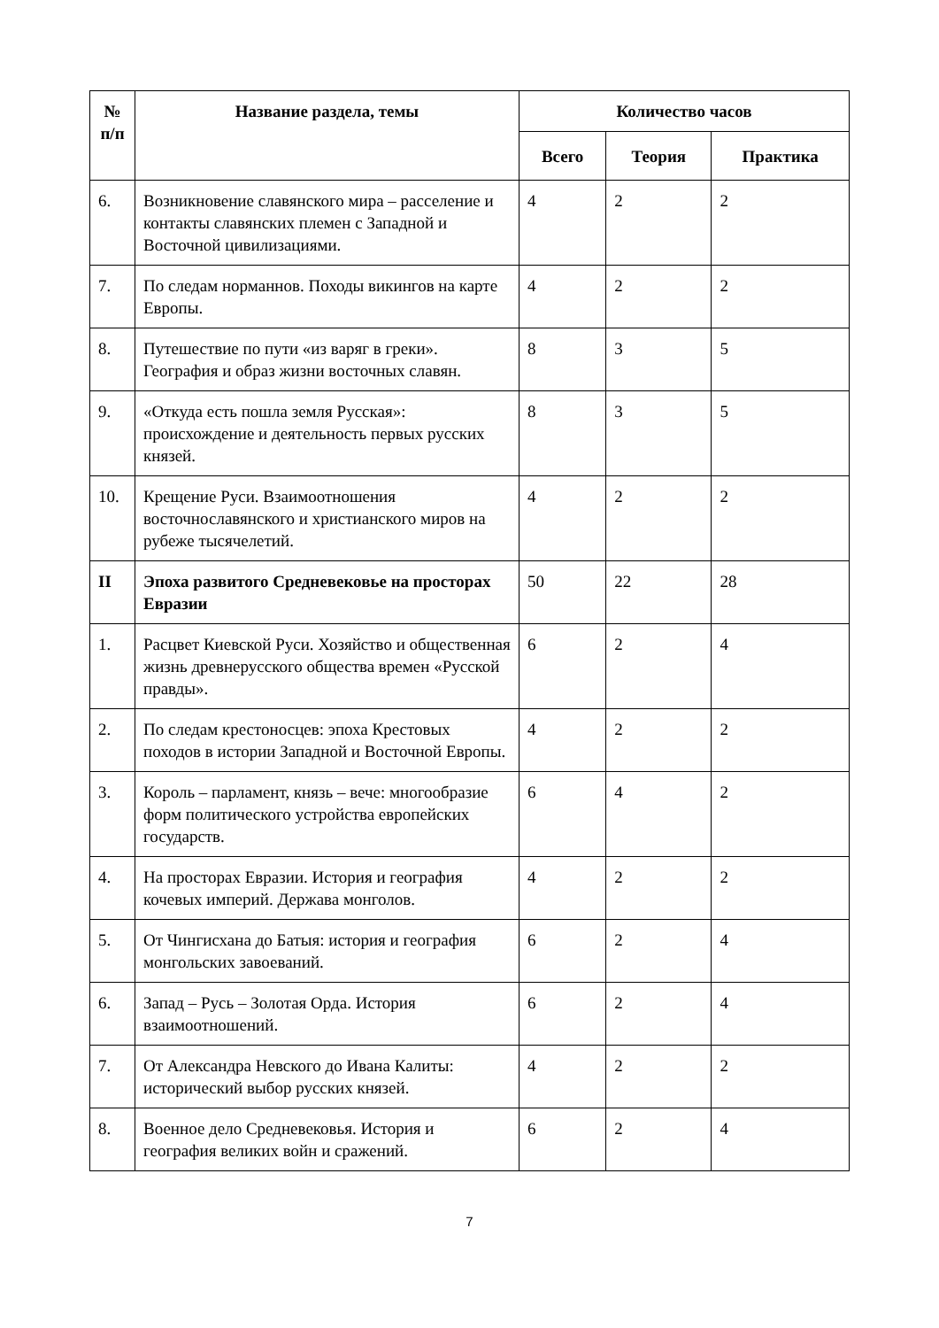| № п/п | Название раздела, темы | Количество часов | | |
| --- | --- | --- | --- | --- |
| | | Всего | Теория | Практика |
| 6. | Возникновение славянского мира – расселение и контакты славянских племен с Западной и Восточной цивилизациями. | 4 | 2 | 2 |
| 7. | По следам норманнов. Походы викингов на карте Европы. | 4 | 2 | 2 |
| 8. | Путешествие по пути «из варяг в греки». География и образ жизни восточных славян. | 8 | 3 | 5 |
| 9. | «Откуда есть пошла земля Русская»: происхождение и деятельность первых русских князей. | 8 | 3 | 5 |
| 10. | Крещение Руси. Взаимоотношения восточнославянского и христианского миров на рубеже тысячелетий. | 4 | 2 | 2 |
| II | Эпоха развитого Средневековье на просторах Евразии | 50 | 22 | 28 |
| 1. | Расцвет Киевской Руси. Хозяйство и общественная жизнь древнерусского общества времен «Русской правды». | 6 | 2 | 4 |
| 2. | По следам крестоносцев: эпоха Крестовых походов в истории Западной и Восточной Европы. | 4 | 2 | 2 |
| 3. | Король – парламент, князь – вече: многообразие форм политического устройства европейских государств. | 6 | 4 | 2 |
| 4. | На просторах Евразии. История и география кочевых империй. Держава монголов. | 4 | 2 | 2 |
| 5. | От Чингисхана до Батыя: история и география монгольских завоеваний. | 6 | 2 | 4 |
| 6. | Запад – Русь – Золотая Орда. История взаимоотношений. | 6 | 2 | 4 |
| 7. | От Александра Невского до Ивана Калиты: исторический выбор русских князей. | 4 | 2 | 2 |
| 8. | Военное дело Средневековья. История и география великих войн и сражений. | 6 | 2 | 4 |
7